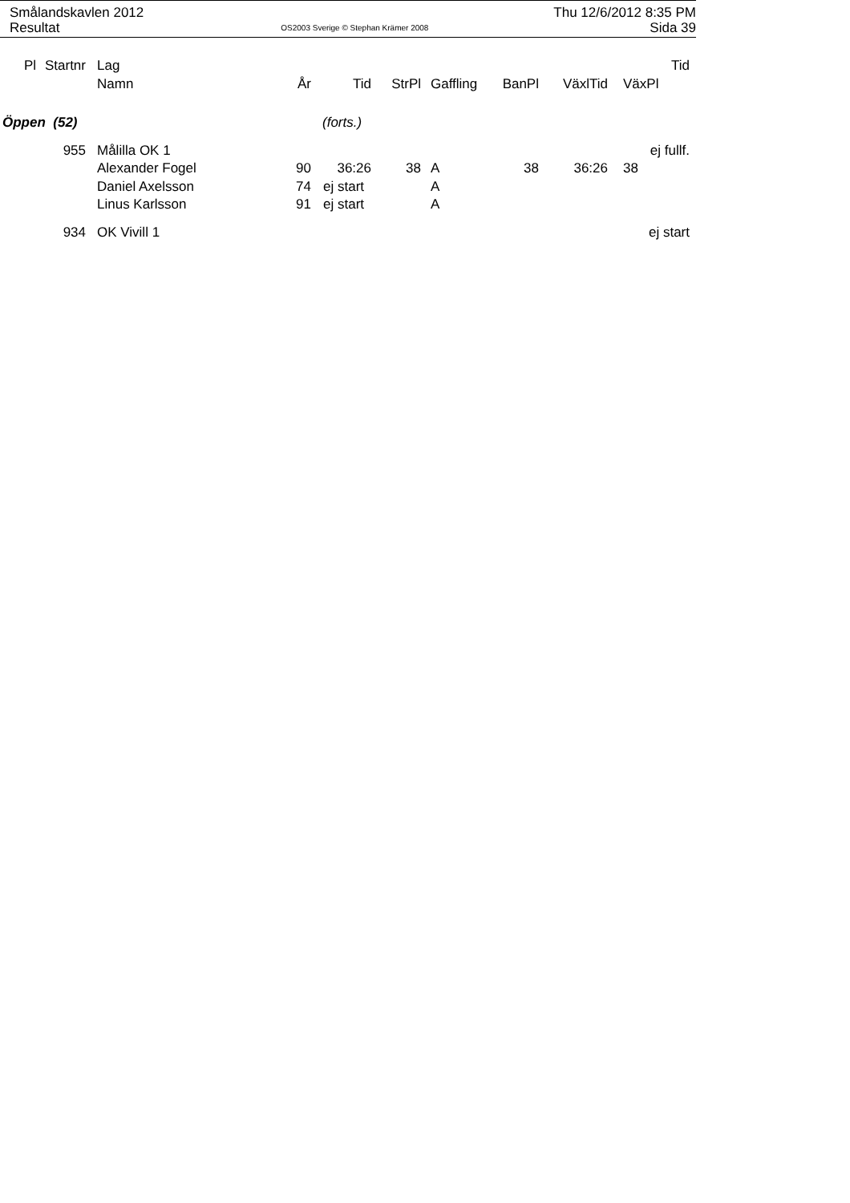Smålandskavlen 2012 Thu 12/6/2012 8:35 PM
Resultat OS2003 Sverige © Stephan Krämer 2008 Sida 39
| Pl | Startnr | Lag | | | | | | | | Tid |
| --- | --- | --- | --- | --- | --- | --- | --- | --- | --- | --- |
| | | Namn | År | Tid | StrPl | Gaffling | BanPl | VäxlTid | VäxPl | |
| Öppen (52) | | | | (forts.) | | | | | | |
| | 955 | Målilla OK 1 | | | | | | | ej fullf. | |
| | | Alexander Fogel | 90 | 36:26 | 38 | A | 38 | 36:26 | 38 | |
| | | Daniel Axelsson | 74 | ej start | | A | | | | |
| | | Linus Karlsson | 91 | ej start | | A | | | | |
| | 934 | OK Vivill 1 | | | | | | | ej start | |